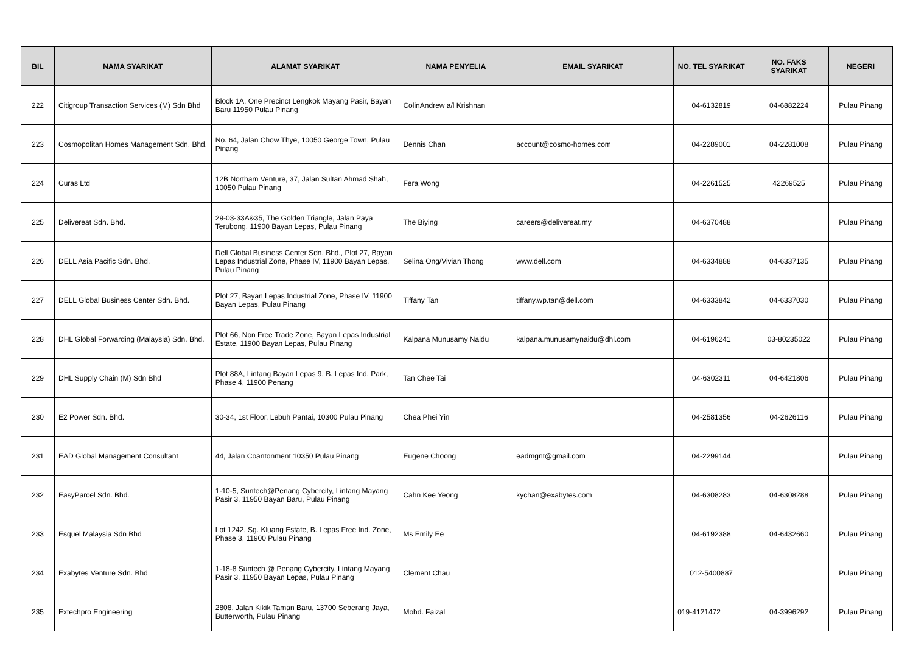| BIL | NAMA SYARIKAT | ALAMAT SYARIKAT | NAMA PENYELIA | EMAIL SYARIKAT | NO. TEL SYARIKAT | NO. FAKS SYARIKAT | NEGERI |
| --- | --- | --- | --- | --- | --- | --- | --- |
| 222 | Citigroup Transaction Services (M) Sdn Bhd | Block 1A, One Precinct Lengkok Mayang Pasir, Bayan Baru 11950 Pulau Pinang | ColinAndrew a/l Krishnan | | 04-6132819 | 04-6882224 | Pulau Pinang |
| 223 | Cosmopolitan Homes Management Sdn. Bhd. | No. 64, Jalan Chow Thye, 10050 George Town, Pulau Pinang | Dennis Chan | account@cosmo-homes.com | 04-2289001 | 04-2281008 | Pulau Pinang |
| 224 | Curas Ltd | 12B Northam Venture, 37, Jalan Sultan Ahmad Shah, 10050 Pulau Pinang | Fera Wong | | 04-2261525 | 42269525 | Pulau Pinang |
| 225 | Delivereat Sdn. Bhd. | 29-03-33A&35, The Golden Triangle, Jalan Paya Terubong, 11900 Bayan Lepas, Pulau Pinang | The Biying | careers@delivereat.my | 04-6370488 | | Pulau Pinang |
| 226 | DELL Asia Pacific Sdn. Bhd. | Dell Global Business Center Sdn. Bhd., Plot 27, Bayan Lepas Industrial Zone, Phase IV, 11900 Bayan Lepas, Pulau Pinang | Selina Ong/Vivian Thong | www.dell.com | 04-6334888 | 04-6337135 | Pulau Pinang |
| 227 | DELL Global Business Center Sdn. Bhd. | Plot 27, Bayan Lepas Industrial Zone, Phase IV, 11900 Bayan Lepas, Pulau Pinang | Tiffany Tan | tiffany.wp.tan@dell.com | 04-6333842 | 04-6337030 | Pulau Pinang |
| 228 | DHL Global Forwarding (Malaysia) Sdn. Bhd. | Plot 66, Non Free Trade Zone, Bayan Lepas Industrial Estate, 11900 Bayan Lepas, Pulau Pinang | Kalpana Munusamy Naidu | kalpana.munusamynaidu@dhl.com | 04-6196241 | 03-80235022 | Pulau Pinang |
| 229 | DHL Supply Chain (M) Sdn Bhd | Plot 88A, Lintang Bayan Lepas 9, B. Lepas Ind. Park, Phase 4, 11900 Penang | Tan Chee Tai | | 04-6302311 | 04-6421806 | Pulau Pinang |
| 230 | E2 Power Sdn. Bhd. | 30-34, 1st Floor, Lebuh Pantai, 10300 Pulau Pinang | Chea Phei Yin | | 04-2581356 | 04-2626116 | Pulau Pinang |
| 231 | EAD Global Management Consultant | 44, Jalan Coantonment 10350 Pulau Pinang | Eugene Choong | eadmgnt@gmail.com | 04-2299144 | | Pulau Pinang |
| 232 | EasyParcel Sdn. Bhd. | 1-10-5, Suntech@Penang Cybercity, Lintang Mayang Pasir 3, 11950 Bayan Baru, Pulau Pinang | Cahn Kee Yeong | kychan@exabytes.com | 04-6308283 | 04-6308288 | Pulau Pinang |
| 233 | Esquel Malaysia Sdn Bhd | Lot 1242, Sg. Kluang Estate, B. Lepas Free Ind. Zone, Phase 3, 11900 Pulau Pinang | Ms Emily Ee | | 04-6192388 | 04-6432660 | Pulau Pinang |
| 234 | Exabytes Venture Sdn. Bhd | 1-18-8 Suntech @ Penang Cybercity, Lintang Mayang Pasir 3, 11950 Bayan Lepas, Pulau Pinang | Clement Chau | | 012-5400887 | | Pulau Pinang |
| 235 | Extechpro Engineering | 2808, Jalan Kikik Taman Baru, 13700 Seberang Jaya, Butterworth, Pulau Pinang | Mohd. Faizal | | 019-4121472 | 04-3996292 | Pulau Pinang |